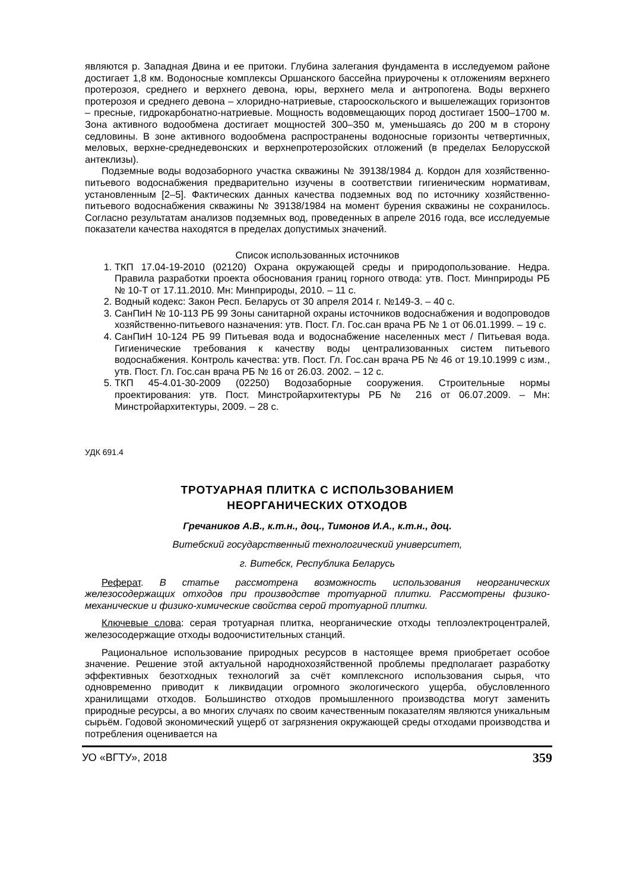являются р. Западная Двина и ее притоки. Глубина залегания фундамента в исследуемом районе достигает 1,8 км. Водоносные комплексы Оршанского бассейна приурочены к отложениям верхнего протерозоя, среднего и верхнего девона, юры, верхнего мела и антропогена. Воды верхнего протерозоя и среднего девона – хлоридно-натриевые, старооскольского и вышележащих горизонтов – пресные, гидрокарбонатно-натриевые. Мощность водовмещающих пород достигает 1500–1700 м. Зона активного водообмена достигает мощностей 300–350 м, уменьшаясь до 200 м в сторону седловины. В зоне активного водообмена распространены водоносные горизонты четвертичных, меловых, верхне-среднедевонских и верхнепротерозойских отложений (в пределах Белорусской антеклизы).
Подземные воды водозаборного участка скважины № 39138/1984 д. Кордон для хозяйственно-питьевого водоснабжения предварительно изучены в соответствии гигиеническим нормативам, установленным [2–5]. Фактических данных качества подземных вод по источнику хозяйственно-питьевого водоснабжения скважины № 39138/1984 на момент бурения скважины не сохранилось. Согласно результатам анализов подземных вод, проведенных в апреле 2016 года, все исследуемые показатели качества находятся в пределах допустимых значений.
Список использованных источников
1. ТКП 17.04-19-2010 (02120) Охрана окружающей среды и природопользование. Недра. Правила разработки проекта обоснования границ горного отвода: утв. Пост. Минприроды РБ № 10-Т от 17.11.2010. Мн: Минприроды, 2010. – 11 с.
2. Водный кодекс: Закон Респ. Беларусь от 30 апреля 2014 г. №149-З. – 40 с.
3. СанПиН № 10-113 РБ 99 Зоны санитарной охраны источников водоснабжения и водопроводов хозяйственно-питьевого назначения: утв. Пост. Гл. Гос.сан врача РБ № 1 от 06.01.1999. – 19 с.
4. СанПиН 10-124 РБ 99 Питьевая вода и водоснабжение населенных мест / Питьевая вода. Гигиенические требования к качеству воды централизованных систем питьевого водоснабжения. Контроль качества: утв. Пост. Гл. Гос.сан врача РБ № 46 от 19.10.1999 с изм., утв. Пост. Гл. Гос.сан врача РБ № 16 от 26.03. 2002. – 12 с.
5. ТКП 45-4.01-30-2009 (02250) Водозаборные сооружения. Строительные нормы проектирования: утв. Пост. Минстройархитектуры РБ № 216 от 06.07.2009. – Мн: Минстройархитектуры, 2009. – 28 с.
УДК 691.4
ТРОТУАРНАЯ ПЛИТКА С ИСПОЛЬЗОВАНИЕМ
НЕОРГАНИЧЕСКИХ ОТХОДОВ
Гречаников А.В., к.т.н., доц., Тимонов И.А., к.т.н., доц.
Витебский государственный технологический университет,
г. Витебск, Республика Беларусь
Реферат. В статье рассмотрена возможность использования неорганических железосодержащих отходов при производстве тротуарной плитки. Рассмотрены физико-механические и физико-химические свойства серой тротуарной плитки.
Ключевые слова: серая тротуарная плитка, неорганические отходы теплоэлектроцентралей, железосодержащие отходы водоочистительных станций.
Рациональное использование природных ресурсов в настоящее время приобретает особое значение. Решение этой актуальной народнохозяйственной проблемы предполагает разработку эффективных безотходных технологий за счёт комплексного использования сырья, что одновременно приводит к ликвидации огромного экологического ущерба, обусловленного хранилищами отходов. Большинство отходов промышленного производства могут заменить природные ресурсы, а во многих случаях по своим качественным показателям являются уникальным сырьём. Годовой экономический ущерб от загрязнения окружающей среды отходами производства и потребления оценивается на
УО «ВГТУ», 2018 359